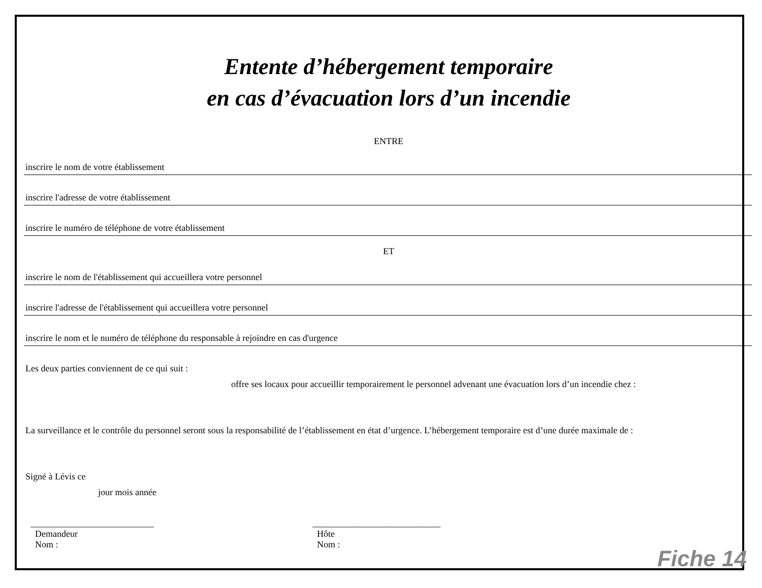Entente d’hébergement temporaire
en cas d’évacuation lors d’un incendie
ENTRE
inscrire le nom de votre établissement
inscrire l'adresse de votre établissement
inscrire le numéro de téléphone de votre établissement
ET
inscrire le nom de l'établissement qui accueillera votre personnel
inscrire l'adresse de l'établissement qui accueillera votre personnel
inscrire le nom et le numéro de téléphone du responsable à rejoindre en cas d'urgence
Les deux parties conviennent de ce qui suit :
offre ses locaux pour accueillir temporairement le personnel advenant une évacuation lors d’un incendie chez :
La surveillance et le contrôle du personnel seront sous la responsabilité de l’établissement en état d’urgence. L’hébergement temporaire est d’une durée maximale de :
Signé à Lévis ce
jour mois année
___________________________
Demandeur
Nom :
____________________________
Hôte
Nom :
Fiche 14